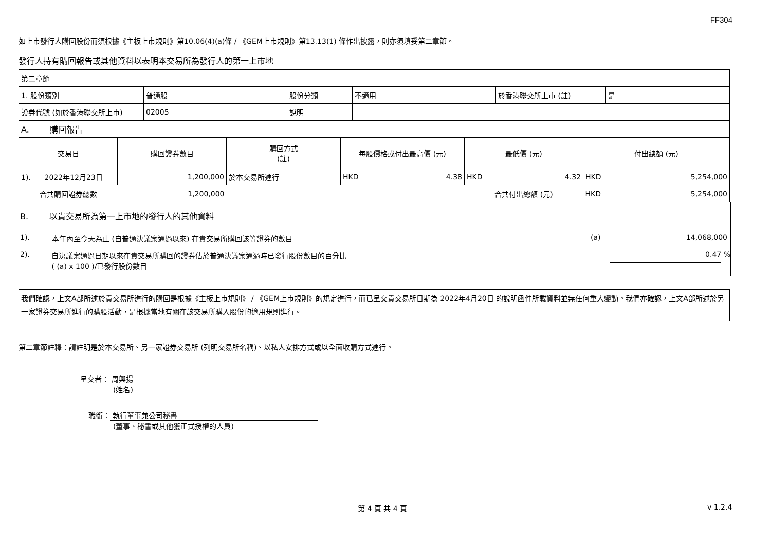FF304
如上市發行人購回股份而須根據《主板上市規則》第10.06(4)(a)條 / 《GEM上市規則》第13.13(1) 條作出披露，則亦須填妥第二章節。
發行人持有購回報告或其他資料以表明本交易所為發行人的第一上市地
| 第二章節 | | | | | |
| 1. 股份類別 | 普通股 | 股份分類 | 不適用 | 於香港聯交所上市 (註) | 是 |
| 證券代號 (如於香港聯交所上市) | 02005 | 說明 | | | |
| A. 購回報告 | | | | | |
| 交易日 | 購回證券數目 | 購回方式 (註) | 每股價格或付出最高價 (元) | 最低價 (元) | 付出總額 (元) |
| --- | --- | --- | --- | --- | --- |
| 1). 2022年12月23日 | 1,200,000 | 於本交易所進行 | HKD 4.38 | HKD 4.32 | HKD 5,254,000 |
| 合共購回證券總數 | 1,200,000 | | | 合共付出總額 (元) | HKD 5,254,000 |
B. 以貴交易所為第一上市地的發行人的其他資料
1). 本年內至今天為止 (自普通決議案通過以來) 在貴交易所購回該等證券的數目 (a) 14,068,000
2). 自決議案通過日期以來在貴交易所購回的證券佔於普通決議案通過時已發行股份數目的百分比
( (a) x 100 )/已發行股份數目 0.47 %
我們確認，上文A部所述於貴交易所進行的購回是根據《主板上市規則》 / 《GEM上市規則》的規定進行，而已呈交貴交易所日期為 2022年4月20日 的說明函件所載資料並無任何重大變動。我們亦確認，上文A部所述於另一家證券交易所進行的購股活動，是根據當地有關在該交易所購入股份的適用規則進行。
第二章節註釋：請註明是於本交易所、另一家證券交易所 (列明交易所名稱)、以私人安排方式或以全面收購方式進行。
呈交者： 周興揚
(姓名)
職銜： 執行董事兼公司秘書
(董事、秘書或其他獲正式授權的人員)
第 4 頁 共 4 頁 v 1.2.4